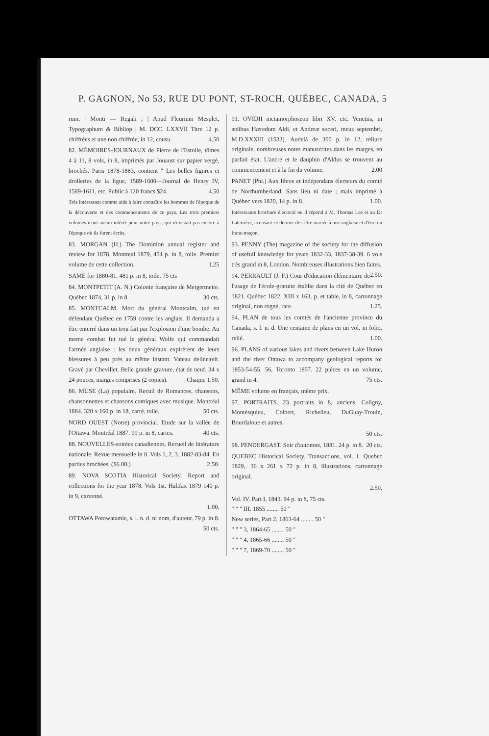P. GAGNON, No 53, RUE DU PONT, ST-ROCH, QUÉBEC, CANADA, 5
rum. | Monti — Regali ; | Apud Fleurium Mesplet, Typographum & Bibliop | M. DCC. LXXVII Titre 12 p. chiffrées et une non chiffrée, in 12, cousu. 4.50
82. MÉMOIRES-JOURNAUX de Pierre de l'Estoile, tômes 4 à 11, 8 vols, in 8, imprimés par Jouaust sur papier vergé, brochés. Paris 1878-1883, contient " Les belles figures et drolleries de la ligue, 1589-1600—Journal de Henry IV, 1589-1611, etc. Public à 120 francs $24. 4.50
Très intéressant comme aide à faire connaître les hommes de l'époque de la découverte et des commencements de ce pays. Les trois premiers volumes n'ont aucun intérêt pour notre pays, qui n'existait pas encore à l'époque où ils furent écrits.
83. MORGAN (H.) The Dominion annual register and review for 1878. Montreal 1879, 454 p. in 8, toile. Premier volume de cette collection. 1.25
SAME for 1880-81. 481 p. in 8, toile. 75 cts
84. MONTPETIT (A. N.) Colonie française de Metgermette. Québec 1874, 31 p. in 8. 30 cts.
85. MONTCALM. Mort du général Montcalm, tué en défendant Québec en 1759 contre les anglais. Il demanda a être enterré dans un trou fait par l'explosion d'une bombe. Au meme combat fut tué le général Wolfe qui commandait l'armée anglaise : les deux généraux expirèrent de leurs blessures à peu près au même instant. Vateau delineavit. Gravé par Chevillet. Belle grande gravure, état de neuf. 34 x 24 pouces, marges comprises (2 copies). Chaque 1.50.
86. MUSE (La) populaire. Recuil de Romances, chansons, chansonnettes et chansons comiques avec musique. Montréal 1884. 320 x 160 p. in 18, carré, toile. 50 cts.
NORD OUEST (Notre) provincial. Etude sur la vallée de l'Ottawa. Montréal 1887. 99 p. in 8, cartes. 40 cts.
88. NOUVELLES-soirées canadiennes. Recueil de littérature nationale. Revue mensuelle in 8. Vols 1, 2, 3. 1882-83-84. En parties brochées. ($6.00.) 2.50.
89. NOVA SCOTIA Historical Society. Report and collections for the year 1878. Vols 1st. Halifax 1879 140 p. in 9, cartonné.
1.00.
OTTAWA Potowatamie, s. l. n. d. ni nom, d'auteur. 79 p. in 8. 50 cts.
91. OVIDII metamorphoseon libri XV, etc. Venetiis, in ædibus Hæredum Aldi, et Andreæ soceri, meus septembri, M.D.XXXIII (1533). Audelà de 300 p. in 12, reliure originale, nombreuses notes manuscrites dans les marges, en parfait état. L'ancre et le dauphin d'Aldus se trouvent au commencement et à la fin du volume. 2.00
PANET (Phi.) Aux libres et indépendans électeurs du comté de Northumberland. Sans lieu ni date ; mais imprimé à Québec vers 1820, 14 p. in 8. 1.00.
Intéressante brochure électoral ou il répond à M. Thomas Lee et au Dr Laterrière, accusant ce dernier de s'être mariée à une anglaise et d'être un franc-maçon.
93. PENNY (The) magazine of the society for the diffusion of usefull knowledge for years 1832-33, 1837-38-39. 6 vols très grand in 8, London. Nombreuses illustrations bien faites. 2.50.
94. PERRAULT (J. F.) Cour d'éducation élémentaire de l'usage de l'école-gratuite établie dans la cité de Québec en 1821. Québec 1822, XIII x 163, p. et table, in 8, cartonnage original, non rogné, rare. 1.25.
94. PLAN de tous les comtés de l'ancienne province du Canada, s. l. n. d. Une centaine de plans en un vol. in folio, relié. 1.00.
96. PLANS of various lakes and rivers between Lake Huron and the river Ottawa to accompany geological reports for 1853-54-55. 56, Toronto 1857. 22 pièces en un volume, grand in 4. 75 cts.
MÊME volume en français, même prix.
97. PORTRAITS. 23 portraits in 8, anciens. Coligny, Montésquieu, Colbert, Richelieu, DuGuay-Trouin, Bourdaloue et autres.
50 cts.
98. PENDERGAST. Soir d'automne, 1881. 24 p. in 8. 20 cts.
QUEBEC Historical Society. Transactions, vol. 1. Quebec 1829,. 36 x 261 x 72 p. in 8, illustrations, cartonnage original.
2.50.
Vol. IV. Part I, 1843. 94 p. in 8, 75 cts.
" " " III. 1855 ........ 50 "
New series, Part 2, 1863-64 ........ 50 "
" " " 3, 1864-65 ........ 50 "
" " " 4, 1865-66 ........ 50 "
" " " 7, 1869-70 ........ 50 "